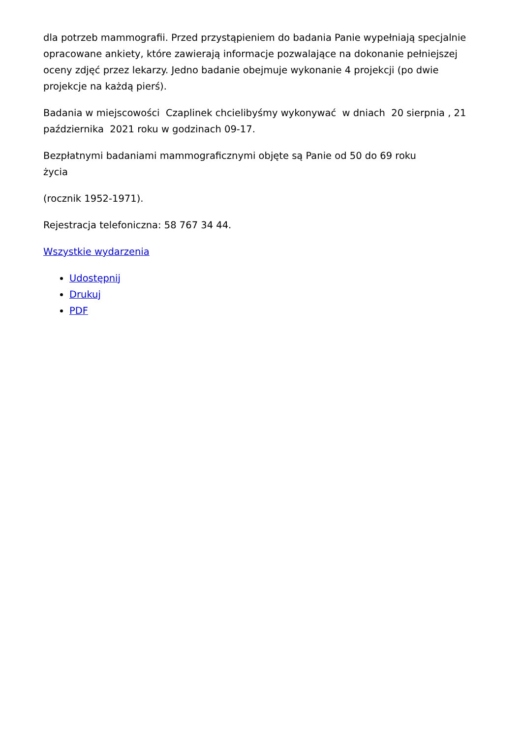dla potrzeb mammografii. Przed przystąpieniem do badania Panie wypełniają specjalnie opracowane ankiety, które zawierają informacje pozwalające na dokonanie pełniejszej oceny zdjęć przez lekarzy. Jedno badanie obejmuje wykonanie 4 projekcji (po dwie projekcje na każdą pierś).
Badania w miejscowości Czaplinek chcielibyśmy wykonywać w dniach 20 sierpnia , 21 października 2021 roku w godzinach 09-17.
Bezpłatnymi badaniami mammograficznymi objęte są Panie od 50 do 69 roku
życia
(rocznik 1952-1971).
Rejestracja telefoniczna: 58 767 34 44.
Wszystkie wydarzenia
Udostępnij
Drukuj
PDF